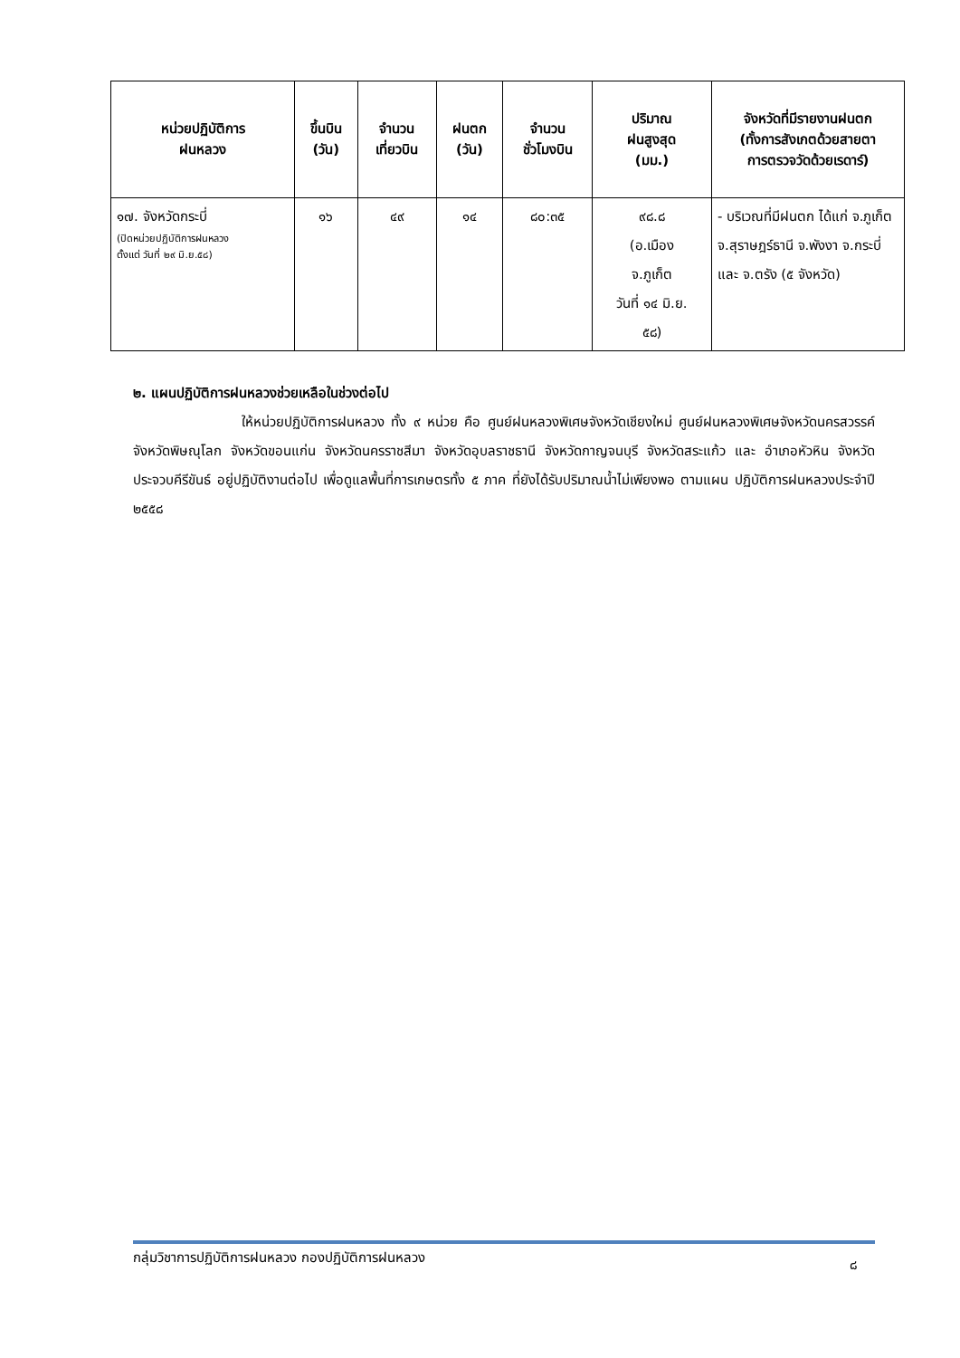| หน่วยปฏิบัติการ ฝนหลวง | ขึ้นบิน (วัน) | จำนวน เที่ยวบิน | ฝนตก (วัน) | จำนวน ชั่วโมงบิน | ปริมาณ ฝนสูงสุด (มม.) | จังหวัดที่มีรายงานฝนตก (ทั้งการสังเกตด้วยสายตา การตรวจวัดด้วยเรดาร์) |
| --- | --- | --- | --- | --- | --- | --- |
| ๑๗. จังหวัดกระบี่ (ปิดหน่วยปฏิบัติการฝนหลวง ตั้งแต่ วันที่ ๒๙ มิ.ย.๕๘) | ๑๖ | ๔๙ | ๑๔ | ๘๐:๓๕ | ๙๘.๘ (อ.เมือง จ.ภูเก็ต วันที่ ๑๔ มิ.ย. ๕๘) | - บริเวณที่มีฝนตก ได้แก่ จ.ภูเก็ต จ.สุราษฎร์ธานี จ.พังงา จ.กระบี่ และ จ.ตรัง (๕ จังหวัด) |
๒. แผนปฏิบัติการฝนหลวงช่วยเหลือในช่วงต่อไป
ให้หน่วยปฏิบัติการฝนหลวง ทั้ง ๙ หน่วย คือ ศูนย์ฝนหลวงพิเศษจังหวัดเชียงใหม่ ศูนย์ฝนหลวงพิเศษจังหวัดนครสวรรค์ จังหวัดพิษณุโลก จังหวัดขอนแก่น จังหวัดนครราชสีมา จังหวัดอุบลราชธานี จังหวัดกาญจนบุรี จังหวัดสระแก้ว และ อำเภอหัวหิน จังหวัดประจวบคีรีขันธ์ อยู่ปฏิบัติงานต่อไป เพื่อดูแลพื้นที่การเกษตรทั้ง ๕ ภาค ที่ยังได้รับปริมาณน้ำไม่เพียงพอ ตามแผน ปฏิบัติการฝนหลวงประจำปี ๒๕๕๘
กลุ่มวิชาการปฏิบัติการฝนหลวง กองปฏิบัติการฝนหลวง ๘